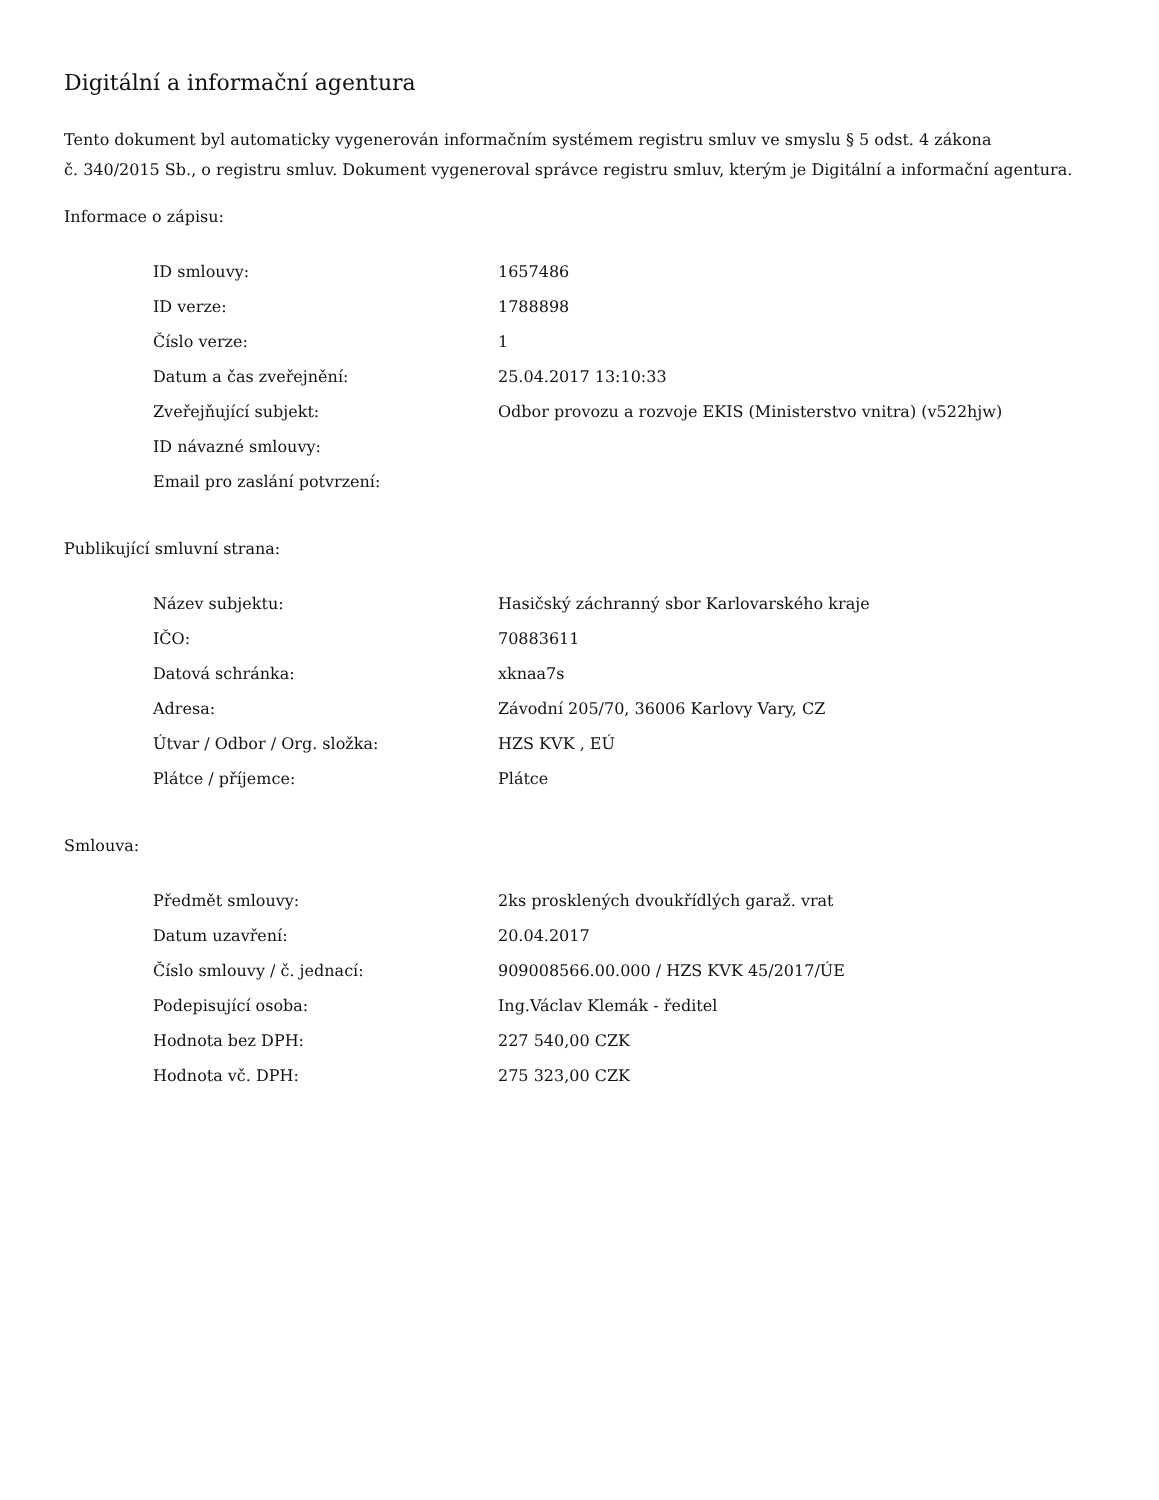Digitální a informační agentura
Tento dokument byl automaticky vygenerován informačním systémem registru smluv ve smyslu § 5 odst. 4 zákona
č. 340/2015 Sb., o registru smluv. Dokument vygeneroval správce registru smluv, kterým je Digitální a informační agentura.
Informace o zápisu:
| ID smlouvy: | 1657486 |
| ID verze: | 1788898 |
| Číslo verze: | 1 |
| Datum a čas zveřejnění: | 25.04.2017 13:10:33 |
| Zveřejňující subjekt: | Odbor provozu a rozvoje EKIS (Ministerstvo vnitra) (v522hjw) |
| ID návazné smlouvy: | |
| Email pro zaslání potvrzení: | |
Publikující smluvní strana:
| Název subjektu: | Hasičský záchranný sbor Karlovarského kraje |
| IČO: | 70883611 |
| Datová schránka: | xknaa7s |
| Adresa: | Závodní 205/70, 36006 Karlovy Vary, CZ |
| Útvar / Odbor / Org. složka: | HZS KVK , EÚ |
| Plátce / příjemce: | Plátce |
Smlouva:
| Předmět smlouvy: | 2ks prosklených dvoukřídlých garaž. vrat |
| Datum uzavření: | 20.04.2017 |
| Číslo smlouvy / č. jednací: | 909008566.00.000 / HZS KVK 45/2017/ÚE |
| Podepisující osoba: | Ing.Václav Klemák - ředitel |
| Hodnota bez DPH: | 227 540,00 CZK |
| Hodnota vč. DPH: | 275 323,00 CZK |